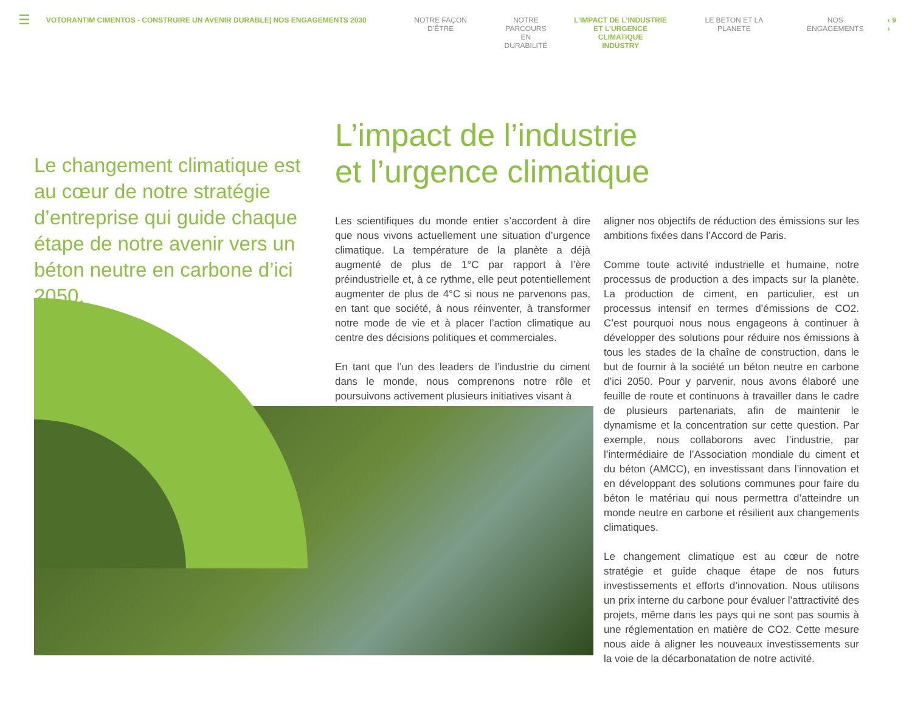☰
VOTORANTIM CIMENTOS - CONSTRUIRE UN AVENIR DURABLE| NOS ENGAGEMENTS 2030 NOTRE FAÇON D’ÊTRE NOTRE
PARCOURS EN
DURABILITÉ
L’IMPACT DE L’INDUSTRIE
ET L’URGENCE CLIMATIQUE
INDUSTRY
LE BETON ET LA PLANETE NOS ENGAGEMENTS ‹ 9 ›
Le changement climatique est au cœur de notre stratégie d’entreprise qui guide chaque étape de notre avenir vers un béton neutre en carbone d’ici 2050.
L’impact de l’industrie
et l’urgence climatique
Les scientifiques du monde entier s’accordent à dire que nous vivons actuellement une situation d’urgence climatique. La température de la planète a déjà augmenté de plus de 1°C par rapport à l’ère préindustrielle et, à ce rythme, elle peut potentiellement augmenter de plus de 4°C si nous ne parvenons pas, en tant que société, à nous réinventer, à transformer notre mode de vie et à placer l’action climatique au centre des décisions politiques et commerciales.
En tant que l’un des leaders de l’industrie du ciment dans le monde, nous comprenons notre rôle et poursuivons activement plusieurs initiatives visant à
aligner nos objectifs de réduction des émissions sur les ambitions fixées dans l’Accord de Paris.
Comme toute activité industrielle et humaine, notre processus de production a des impacts sur la planète. La production de ciment, en particulier, est un processus intensif en termes d’émissions de CO2. C’est pourquoi nous nous engageons à continuer à développer des solutions pour réduire nos émissions à tous les stades de la chaîne de construction, dans le but de fournir à la société un béton neutre en carbone d’ici 2050. Pour y parvenir, nous avons élaboré une feuille de route et continuons à travailler dans le cadre de plusieurs partenariats, afin de maintenir le dynamisme et la concentration sur cette question. Par exemple, nous collaborons avec l’industrie, par l’intermédiaire de l’Association mondiale du ciment et du béton (AMCC), en investissant dans l’innovation et en développant des solutions communes pour faire du béton le matériau qui nous permettra d’atteindre un monde neutre en carbone et résilient aux changements climatiques.
Le changement climatique est au cœur de notre stratégie et guide chaque étape de nos futurs investissements et efforts d’innovation. Nous utilisons un prix interne du carbone pour évaluer l’attractivité des projets, même dans les pays qui ne sont pas soumis à une réglementation en matière de CO2. Cette mesure nous aide à aligner les nouveaux investissements sur la voie de la décarbonatation de notre activité.